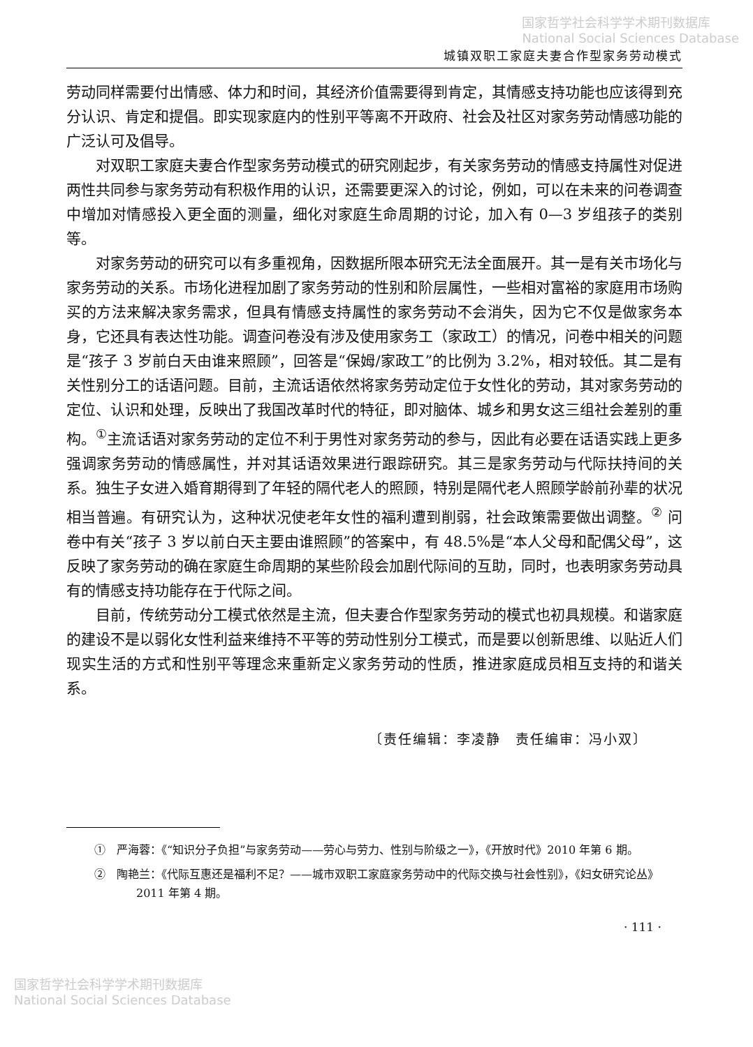国家哲学社会科学学术期刊数据库
National Social Sciences Database
城镇双职工家庭夫妻合作型家务劳动模式
劳动同样需要付出情感、体力和时间，其经济价值需要得到肯定，其情感支持功能也应该得到充分认识、肯定和提倡。即实现家庭内的性别平等离不开政府、社会及社区对家务劳动情感功能的广泛认可及倡导。
对双职工家庭夫妻合作型家务劳动模式的研究刚起步，有关家务劳动的情感支持属性对促进两性共同参与家务劳动有积极作用的认识，还需要更深入的讨论，例如，可以在未来的问卷调查中增加对情感投入更全面的测量，细化对家庭生命周期的讨论，加入有 0—3 岁组孩子的类别等。
对家务劳动的研究可以有多重视角，因数据所限本研究无法全面展开。其一是有关市场化与家务劳动的关系。市场化进程加剧了家务劳动的性别和阶层属性，一些相对富裕的家庭用市场购买的方法来解决家务需求，但具有情感支持属性的家务劳动不会消失，因为它不仅是做家务本身，它还具有表达性功能。调查问卷没有涉及使用家务工（家政工）的情况，问卷中相关的问题是“孩子 3 岁前白天由谁来照顾”，回答是“保姆/家政工”的比例为 3.2%，相对较低。其二是有关性别分工的话语问题。目前，主流话语依然将家务劳动定位于女性化的劳动，其对家务劳动的定位、认识和处理，反映出了我国改革时代的特征，即对脑体、城乡和男女这三组社会差别的重构。<sup>①</sup>主流话语对家务劳动的定位不利于男性对家务劳动的参与，因此有必要在话语实践上更多强调家务劳动的情感属性，并对其话语效果进行跟踪研究。其三是家务劳动与代际扶持间的关系。独生子女进入婚育期得到了年轻的隔代老人的照顾，特别是隔代老人照顾学龄前孙辈的状况相当普遍。有研究认为，这种状况使老年女性的福利遭到削弱，社会政策需要做出调整。<sup>②</sup> 问卷中有关“孩子 3 岁以前白天主要由谁照顾”的答案中，有 48.5%是“本人父母和配偶父母”，这反映了家务劳动的确在家庭生命周期的某些阶段会加剧代际间的互助，同时，也表明家务劳动具有的情感支持功能存在于代际之间。
目前，传统劳动分工模式依然是主流，但夫妻合作型家务劳动的模式也初具规模。和谐家庭的建设不是以弱化女性利益来维持不平等的劳动性别分工模式，而是要以创新思维、以贴近人们现实生活的方式和性别平等理念来重新定义家务劳动的性质，推进家庭成员相互支持的和谐关系。
〔责任编辑：李凌静　责任编审：冯小双〕
①　严海蓉：《“知识分子负担”与家务劳动——劳心与劳力、性别与阶级之一》，《开放时代》2010 年第 6 期。
②　陶艳兰：《代际互惠还是福利不足？——城市双职工家庭家务劳动中的代际交换与社会性别》，《妇女研究论丛》2011 年第 4 期。
· 111 ·
国家哲学社会科学学术期刊数据库
National Social Sciences Database